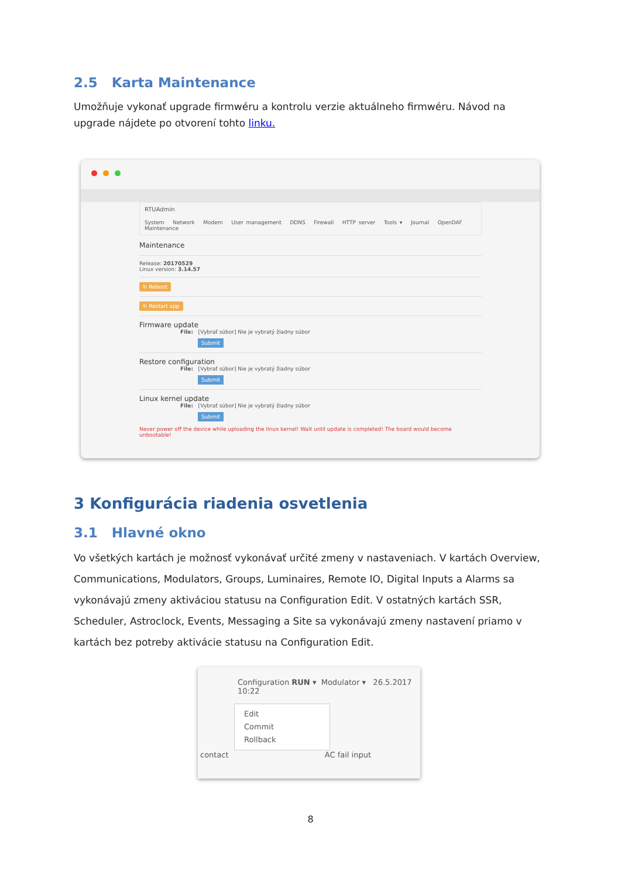2.5 Karta Maintenance
Umožňuje vykonať upgrade firmwéru a kontrolu verzie aktuálneho firmwéru. Návod na upgrade nájdete po otvorení tohto linku.
RTUAdmin
System Network Modem User management DDNS Firewall HTTP server Tools ▾ Journal OpenDAF Maintenance
Maintenance
Release: 20170529
Linux version: 3.14.57
↻ Reboot
↻ Restart app
Firmware update
File: [Vybrať súbor] Nie je vybratý žiadny súbor
Submit
Restore configuration
File: [Vybrať súbor] Nie je vybratý žiadny súbor
Submit
Linux kernel update
File: [Vybrať súbor] Nie je vybratý žiadny súbor
Submit
Never power off the device while uploading the linux kernel! Wait until update is completed! The board would become unbootable!
3 Konfigurácia riadenia osvetlenia
3.1 Hlavné okno
Vo všetkých kartách je možnosť vykonávať určité zmeny v nastaveniach. V kartách Overview, Communications, Modulators, Groups, Luminaires, Remote IO, Digital Inputs a Alarms sa vykonávajú zmeny aktiváciou statusu na Configuration Edit. V ostatných kartách SSR, Scheduler, Astroclock, Events, Messaging a Site sa vykonávajú zmeny nastavení priamo v kartách bez potreby aktivácie statusu na Configuration Edit.
Configuration RUN ▾ Modulator ▾ 26.5.2017 10:22
Edit
Commit
Rollback
contact AC fail input
8